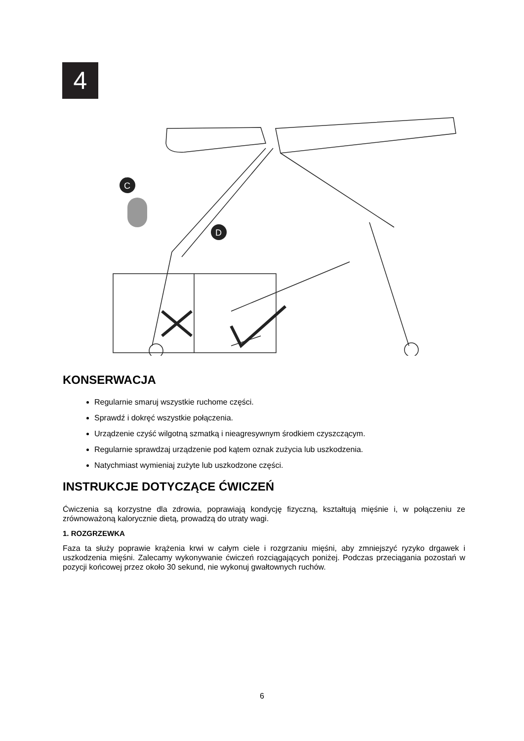4
C
D
KONSERWACJA
Regularnie smaruj wszystkie ruchome części.
Sprawdź i dokręć wszystkie połączenia.
Urządzenie czyść wilgotną szmatką i nieagresywnym środkiem czyszczącym.
Regularnie sprawdzaj urządzenie pod kątem oznak zużycia lub uszkodzenia.
Natychmiast wymieniaj zużyte lub uszkodzone części.
INSTRUKCJE DOTYCZĄCE ĆWICZEŃ
Ćwiczenia są korzystne dla zdrowia, poprawiają kondycję fizyczną, kształtują mięśnie i, w połączeniu ze zrównoważoną kalorycznie dietą, prowadzą do utraty wagi.
1. ROZGRZEWKA
Faza ta służy poprawie krążenia krwi w całym ciele i rozgrzaniu mięśni, aby zmniejszyć ryzyko drgawek i uszkodzenia mięśni. Zalecamy wykonywanie ćwiczeń rozciągających poniżej. Podczas przeciągania pozostań w pozycji końcowej przez około 30 sekund, nie wykonuj gwałtownych ruchów.
6